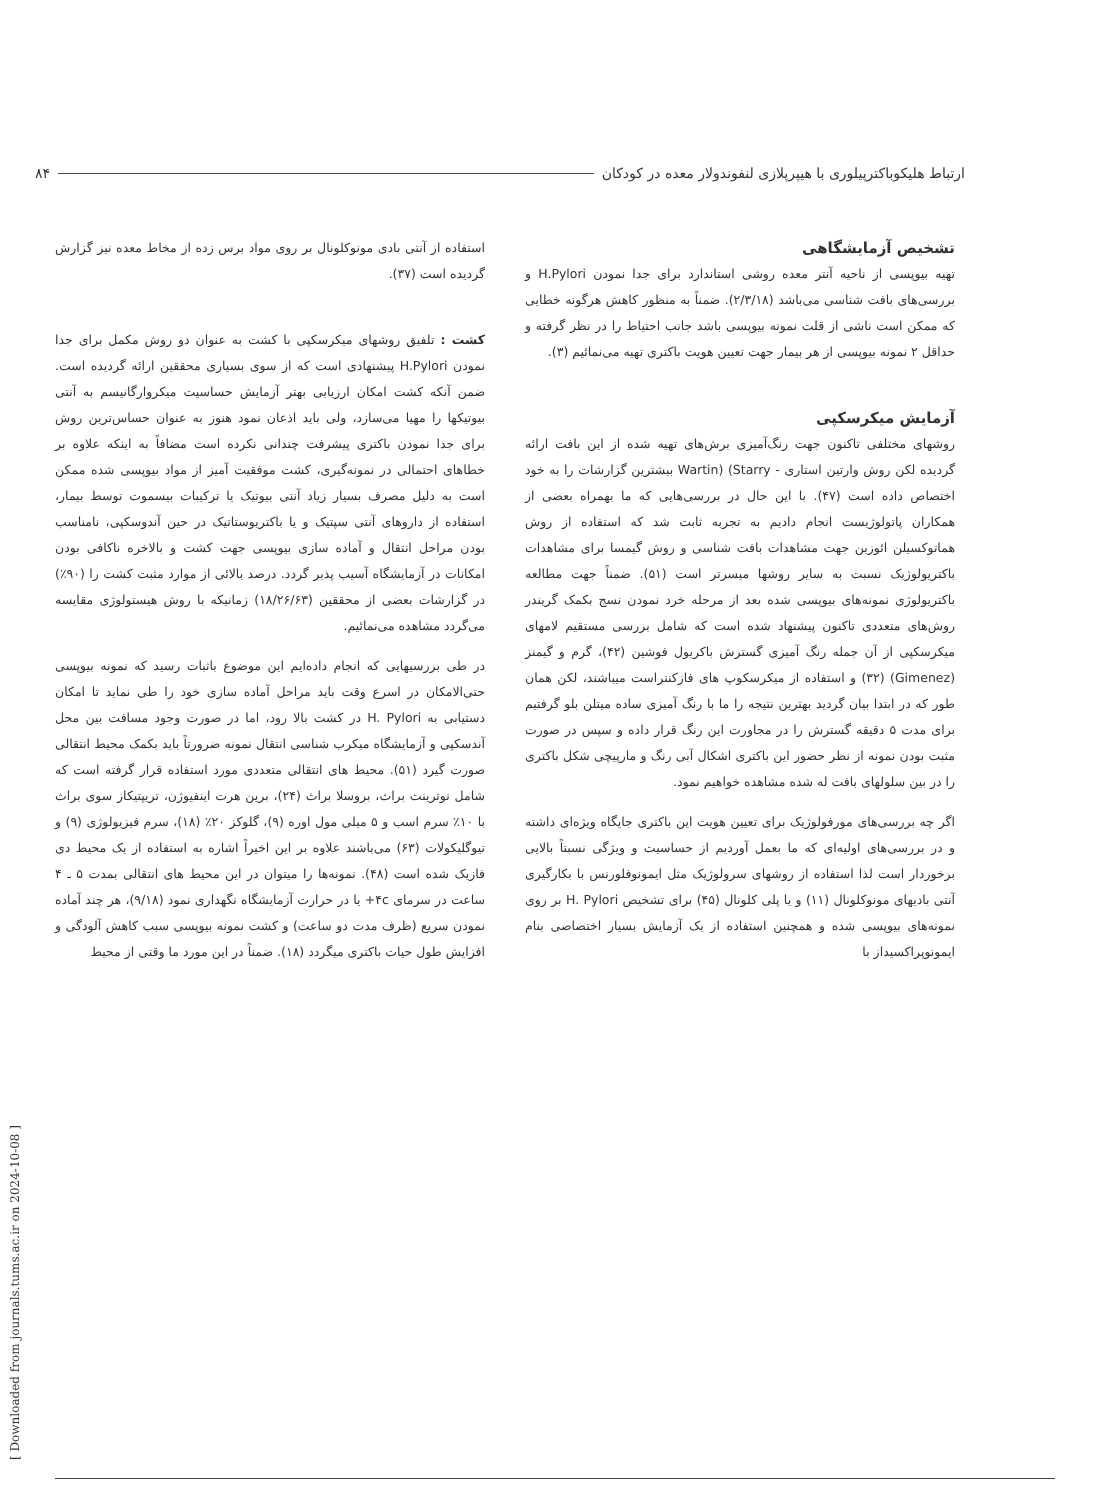ارتباط هلیکوباکترپیلوری با هیپرپلازی لنفوندولار معده در کودکان ۸۴
تشخیص آزمایشگاهی
تهیه بیوپسی از ناحیه آنتر معده روشی استاندارد برای جدا نمودن H.Pylori و بررسی‌های بافت شناسی می‌باشد (۲/۳/۱۸). ضمناً به منظور کاهش هرگونه خطایی که ممکن است ناشی از قلت نمونه بیوپسی باشد جانب احتیاط را در نظر گرفته و حداقل ۲ نمونه بیوپسی از هر بیمار جهت تعیین هویت باکتری تهیه می‌نمائیم (۳).
آزمایش میکرسکپی
روشهای مختلفی تاکنون جهت رنگ‌آمیزی برش‌های تهیه شده از این بافت ارائه گردیده لکن روش وارتین استاری - Wartin) (Starry بیشترین گزارشات را به خود اختصاص داده است (۴۷). با این حال در بررسی‌هایی که ما بهمراه بعضی از همکاران پاتولوژیست انجام دادیم به تجربه ثابت شد که استفاده از روش هماتوکسیلن ائوزین جهت مشاهدات بافت شناسی و روش گیمسا برای مشاهدات باکتریولوژیک نسبت به سایر روشها میسرتر است (۵۱). ضمناً جهت مطالعه باکتریولوژی نمونه‌های بیوپسی شده بعد از مرحله خرد نمودن نسج بکمک گریندر روش‌های متعددی تاکنون پیشنهاد شده است که شامل بررسی مستقیم لامهای میکرسکپی از آن جمله رنگ آمیزی گسترش باکربول فوشین (۴۲)، گرم و گیمنز (Gimenez) (۳۲) و استفاده از میکرسکوپ های فازکنتراست میباشند، لکن همان طور که در ابتدا بیان گردید بهترین نتیجه را ما با رنگ آمیزی ساده میتلن بلو گرفتیم برای مدت ۵ دقیقه گسترش را در مجاورت این رنگ قرار داده و سپس در صورت مثبت بودن نمونه از نظر حضور این باکتری اشکال آبی رنگ و مارپیچی شکل باکتری را در بین سلولهای بافت له شده مشاهده خواهیم نمود.
اگر چه بررسی‌های مورفولوژیک برای تعیین هویت این باکتری جایگاه ویژه‌ای داشته و در بررسی‌های اولیه‌ای که ما بعمل آوردیم از حساسیت و ویژگی نسبتاً بالایی برخوردار است لذا استفاده از روشهای سرولوژیک مثل ایمونوفلورنس با بکارگیری آنتی بادیهای مونوکلونال (۱۱) و یا پلی کلونال (۴۵) برای تشخیص H. Pylori بر روی نمونه‌های بیوپسی شده و همچنین استفاده از یک آزمایش بسیار اختصاصی بنام ایمونوپراکسیداز با
استفاده از آنتی بادی مونوکلونال بر روی مواد برس زده از مخاط معده نیز گزارش گردیده است (۳۷).
کشت : تلفیق روشهای میکرسکپی با کشت به عنوان دو روش مکمل برای جدا نمودن H.Pylori پیشنهادی است که از سوی بسیاری محققین ارائه گردیده است. ضمن آنکه کشت امکان ارزیابی بهتر آزمایش حساسیت میکروارگانیسم به آنتی بیوتیکها را مهیا می‌سازد، ولی باید اذعان نمود هنوز به عنوان حساس‌ترین روش برای جدا نمودن باکتری پیشرفت چندانی نکرده است مضافاً به اینکه علاوه بر خطاهای احتمالی در نمونه‌گیری، کشت موفقیت آمیز از مواد بیوپسی شده ممکن است به دلیل مصرف بسیار زیاد آنتی بیوتیک یا ترکیبات بیسموت توسط بیمار، استفاده از داروهای آنتی سپتیک و یا باکتریوستاتیک در حین آندوسکپی، نامناسب بودن مراحل انتقال و آماده سازی بیوپسی جهت کشت و بالاخره ناکافی بودن امکانات در آزمایشگاه آسیب پذیر گردد. درصد بالائی از موارد مثبت کشت را (۹۰٪) در گزارشات بعضی از محققین (۱۸/۲۶/۶۳) زمانیکه با روش هیستولوژی مقایسه می‌گردد مشاهده می‌نمائیم.
در طی بررسیهایی که انجام داده‌ایم این موضوع باثبات رسید که نمونه بیوپسی حتی‌الامکان در اسرع وقت باید مراحل آماده سازی خود را طی نماید تا امکان دستیابی به H. Pylori در کشت بالا رود، اما در صورت وجود مسافت بین محل آندسکپی و آزمایشگاه میکرب شناسی انتقال نمونه ضرورتاً باید بکمک محیط انتقالی صورت گیرد (۵۱). محیط های انتقالی متعددی مورد استفاده قرار گرفته است که شامل نوترینت براث، بروسلا براث (۲۴)، برین هرت اینفیوژن، تریپتیکاز سوی براث با ۱۰٪ سرم اسب و ۵ میلی مول اوره (۹)، گلوکز ۲۰٪ (۱۸)، سرم فیزیولوژی (۹) و تیوگلیکولات (۶۳) می‌باشند علاوه بر این اخیراً اشاره به استفاده از یک محیط دی فازیک شده است (۴۸). نمونه‌ها را میتوان در این محیط های انتقالی بمدت ۵ ـ ۴ ساعت در سرمای ۴c+ یا در حرارت آزمایشگاه نگهداری نمود (۹/۱۸)، هر چند آماده نمودن سریع (ظرف مدت دو ساعت) و کشت نمونه بیوپسی سبب کاهش آلودگی و افزایش طول حیات باکتری میگردد (۱۸). ضمناً در این مورد ما وقتی از محیط
[ Downloaded from journals.tums.ac.ir on 2024-10-08 ]